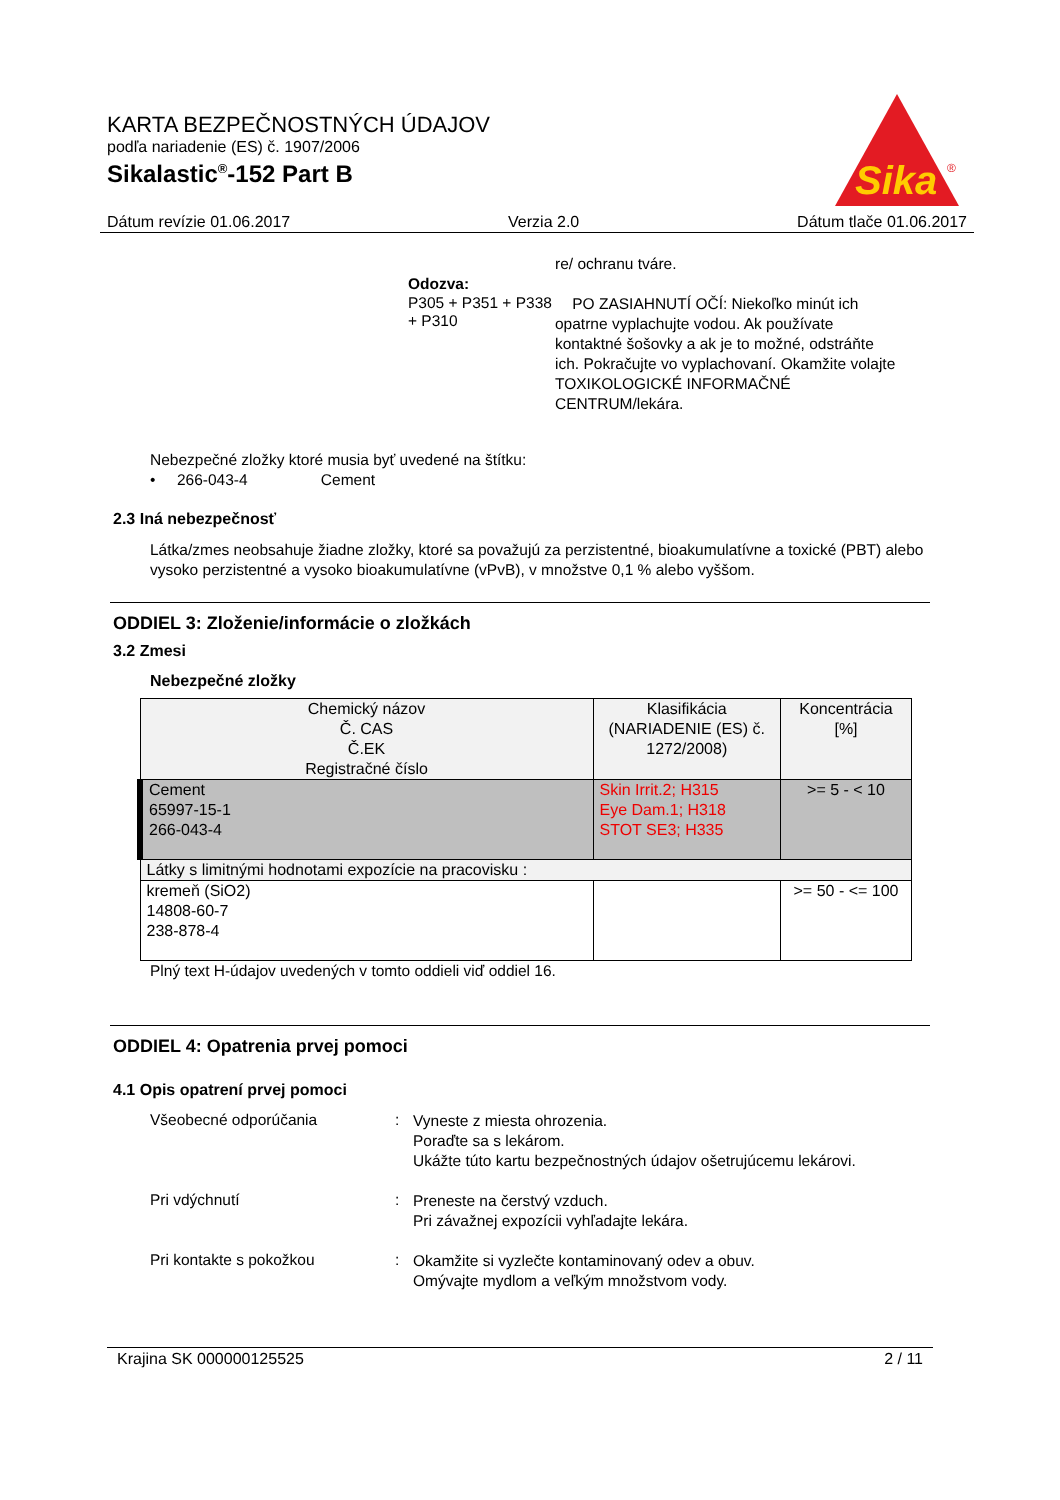KARTA BEZPEČNOSTNÝCH ÚDAJOV
podľa nariadenie (ES) č. 1907/2006
Sikalastic<sup>®</sup>-152 Part B
Sika
®
Dátum revízie 01.06.2017 Verzia 2.0 Dátum tlače 01.06.2017
re/ ochranu tváre.
Odozva:
P305 + P351 + P338 + P310
PO ZASIAHNUTÍ OČÍ: Niekoľko minút ich opatrne vyplachujte vodou. Ak používate kontaktné šošovky a ak je to možné, odstráňte ich. Pokračujte vo vyplachovaní. Okamžite volajte TOXIKOLOGICKÉ INFORMAČNÉ CENTRUM/lekára.
Nebezpečné zložky ktoré musia byť uvedené na štítku:
• 266-043-4 Cement
2.3 Iná nebezpečnosť
Látka/zmes neobsahuje žiadne zložky, ktoré sa považujú za perzistentné, bioakumulatívne a toxické (PBT) alebo vysoko perzistentné a vysoko bioakumulatívne (vPvB), v množstve 0,1 % alebo vyššom.
ODDIEL 3: Zloženie/informácie o zložkách
3.2 Zmesi
Nebezpečné zložky
| Chemický názov Č. CAS Č.EK Registračné číslo | Klasifikácia (NARIADENIE (ES) č. 1272/2008) | Koncentrácia [%] |
| --- | --- | --- |
| Cement 65997-15-1 266-043-4 | Skin Irrit.2; H315 Eye Dam.1; H318 STOT SE3; H335 | >= 5 - < 10 |
| Látky s limitnými hodnotami expozície na pracovisku : | | |
| kremeň (SiO2) 14808-60-7 238-878-4 | | >= 50 - <= 100 |
Plný text H-údajov uvedených v tomto oddieli viď oddiel 16.
ODDIEL 4: Opatrenia prvej pomoci
4.1 Opis opatrení prvej pomoci
Všeobecné odporúčania :
Vyneste z miesta ohrozenia.
Poraďte sa s lekárom.
Ukážte túto kartu bezpečnostných údajov ošetrujúcemu lekárovi.
Pri vdýchnutí :
Preneste na čerstvý vzduch.
Pri závažnej expozícii vyhľadajte lekára.
Pri kontakte s pokožkou :
Okamžite si vyzlečte kontaminovaný odev a obuv.
Omývajte mydlom a veľkým množstvom vody.
Krajina SK 000000125525 2 / 11